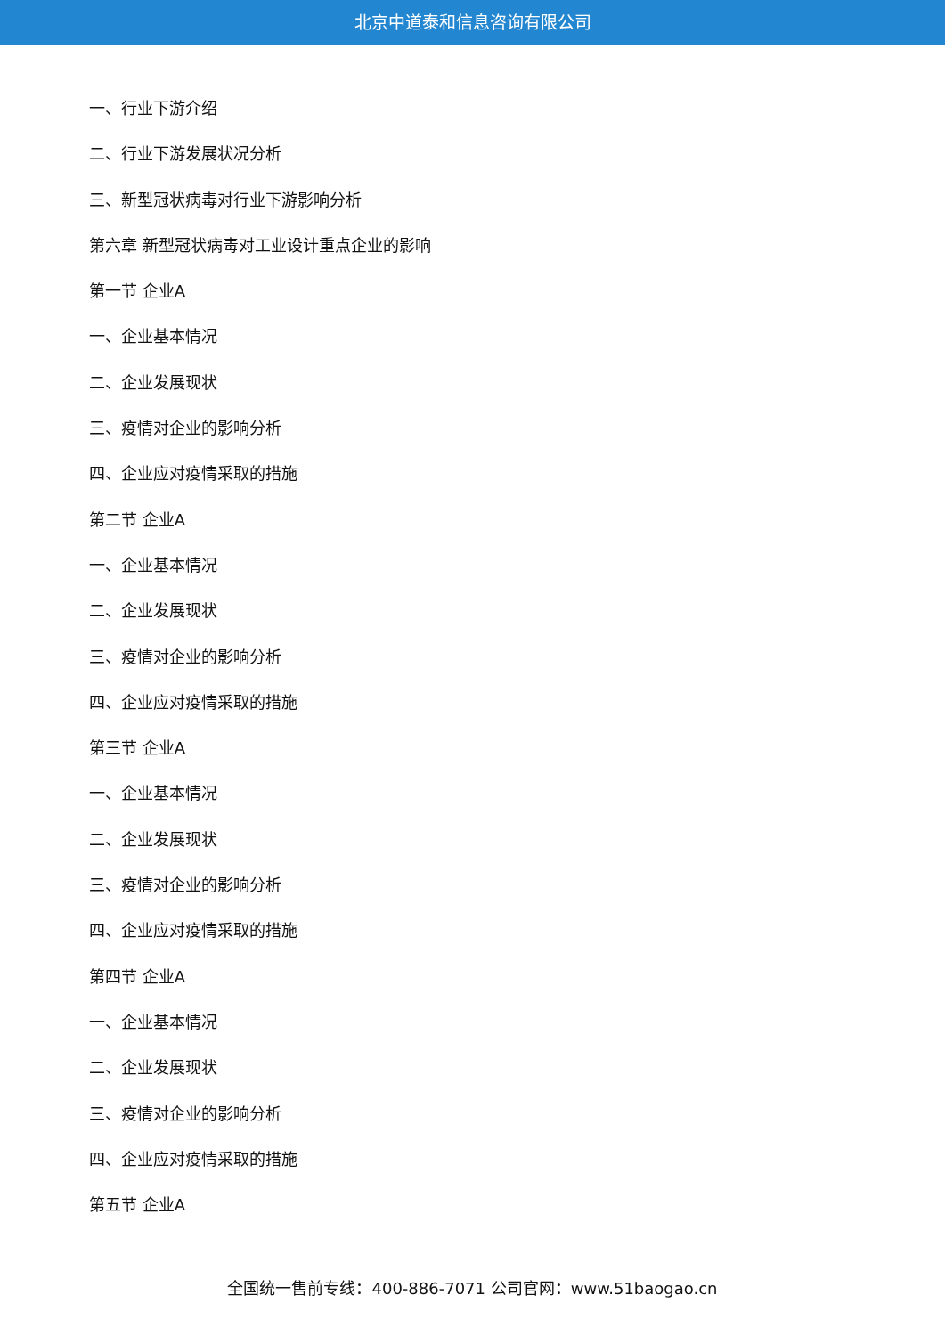北京中道泰和信息咨询有限公司
一、行业下游介绍
二、行业下游发展状况分析
三、新型冠状病毒对行业下游影响分析
第六章 新型冠状病毒对工业设计重点企业的影响
第一节 企业A
一、企业基本情况
二、企业发展现状
三、疫情对企业的影响分析
四、企业应对疫情采取的措施
第二节 企业A
一、企业基本情况
二、企业发展现状
三、疫情对企业的影响分析
四、企业应对疫情采取的措施
第三节 企业A
一、企业基本情况
二、企业发展现状
三、疫情对企业的影响分析
四、企业应对疫情采取的措施
第四节 企业A
一、企业基本情况
二、企业发展现状
三、疫情对企业的影响分析
四、企业应对疫情采取的措施
第五节 企业A
全国统一售前专线：400-886-7071 公司官网：www.51baogao.cn